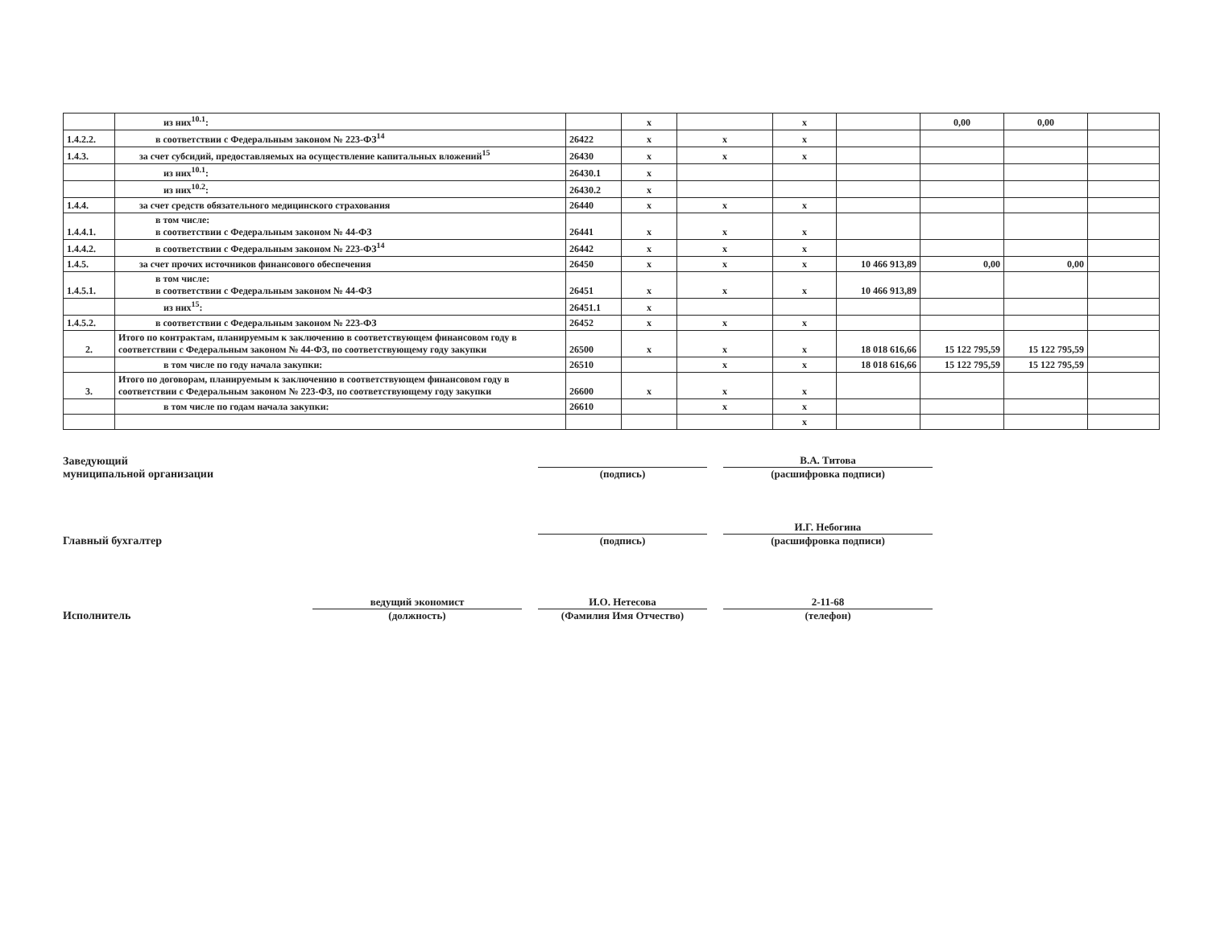| | из них<sup>10.1</sup>: | | x | | x | | 0,00 | 0,00 | |
| 1.4.2.2. | в соответствии с Федеральным законом № 223-ФЗ<sup>14</sup> | 26422 | x | x | x | | | | |
| 1.4.3. | за счет субсидий, предоставляемых на осуществление капитальных вложений<sup>15</sup> | 26430 | x | x | x | | | | |
| | из них<sup>10.1</sup>: | 26430.1 | x | | | | | | |
| | из них<sup>10.2</sup>: | 26430.2 | x | | | | | | |
| 1.4.4. | за счет средств обязательного медицинского страхования | 26440 | x | x | x | | | | |
| 1.4.4.1. | в том числе: в соответствии с Федеральным законом № 44-ФЗ | 26441 | x | x | x | | | | |
| 1.4.4.2. | в соответствии с Федеральным законом № 223-ФЗ<sup>14</sup> | 26442 | x | x | x | | | | |
| 1.4.5. | за счет прочих источников финансового обеспечения | 26450 | x | x | x | 10 466 913,89 | 0,00 | 0,00 | |
| 1.4.5.1. | в том числе: в соответствии с Федеральным законом № 44-ФЗ | 26451 | x | x | x | 10 466 913,89 | | | |
| | из них<sup>15</sup>: | 26451.1 | x | | | | | | |
| 1.4.5.2. | в соответствии с Федеральным законом № 223-ФЗ | 26452 | x | x | x | | | | |
| 2. | Итого по контрактам, планируемым к заключению в соответствующем финансовом году в соответствии с Федеральным законом № 44-ФЗ, по соответствующему году закупки | 26500 | x | x | x | 18 018 616,66 | 15 122 795,59 | 15 122 795,59 | |
| | в том числе по году начала закупки: | 26510 | | x | x | 18 018 616,66 | 15 122 795,59 | 15 122 795,59 | |
| 3. | Итого по договорам, планируемым к заключению в соответствующем финансовом году в соответствии с Федеральным законом № 223-ФЗ, по соответствующему году закупки | 26600 | x | x | x | | | | |
| | в том числе по годам начала закупки: | 26610 | | x | x | | | | |
| | | | | | x | | | | |
Заведующий
муниципальной организации
(подпись)
В.А. Титова
(расшифровка подписи)
Главный бухгалтер
(подпись)
И.Г. Небогина
(расшифровка подписи)
Исполнитель
ведущий экономист
(должность)
И.О. Нетесова
(Фамилия Имя Отчество)
2-11-68
(телефон)